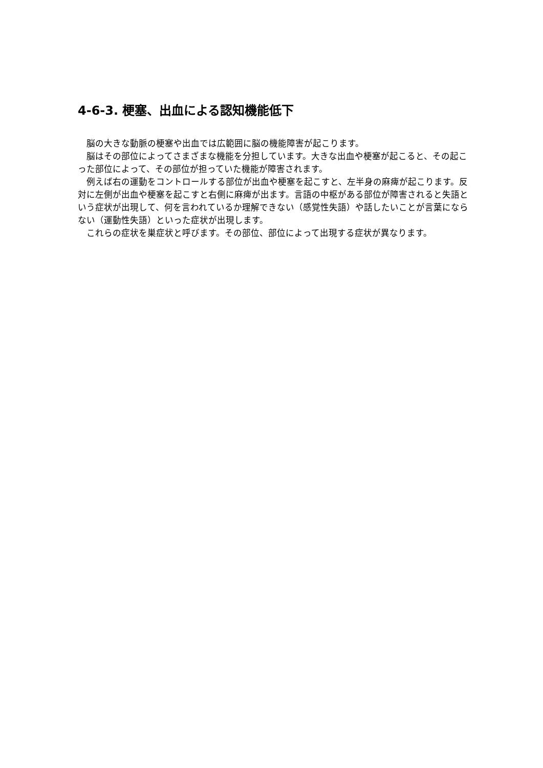4-6-3. 梗塞、出血による認知機能低下
　脳の大きな動脈の梗塞や出血では広範囲に脳の機能障害が起こります。
　脳はその部位によってさまざまな機能を分担しています。大きな出血や梗塞が起こると、その起こった部位によって、その部位が担っていた機能が障害されます。
　例えば右の運動をコントロールする部位が出血や梗塞を起こすと、左半身の麻痺が起こります。反対に左側が出血や梗塞を起こすと右側に麻痺が出ます。言語の中枢がある部位が障害されると失語という症状が出現して、何を言われているか理解できない（感覚性失語）や話したいことが言葉にならない（運動性失語）といった症状が出現します。
　これらの症状を巣症状と呼びます。その部位、部位によって出現する症状が異なります。